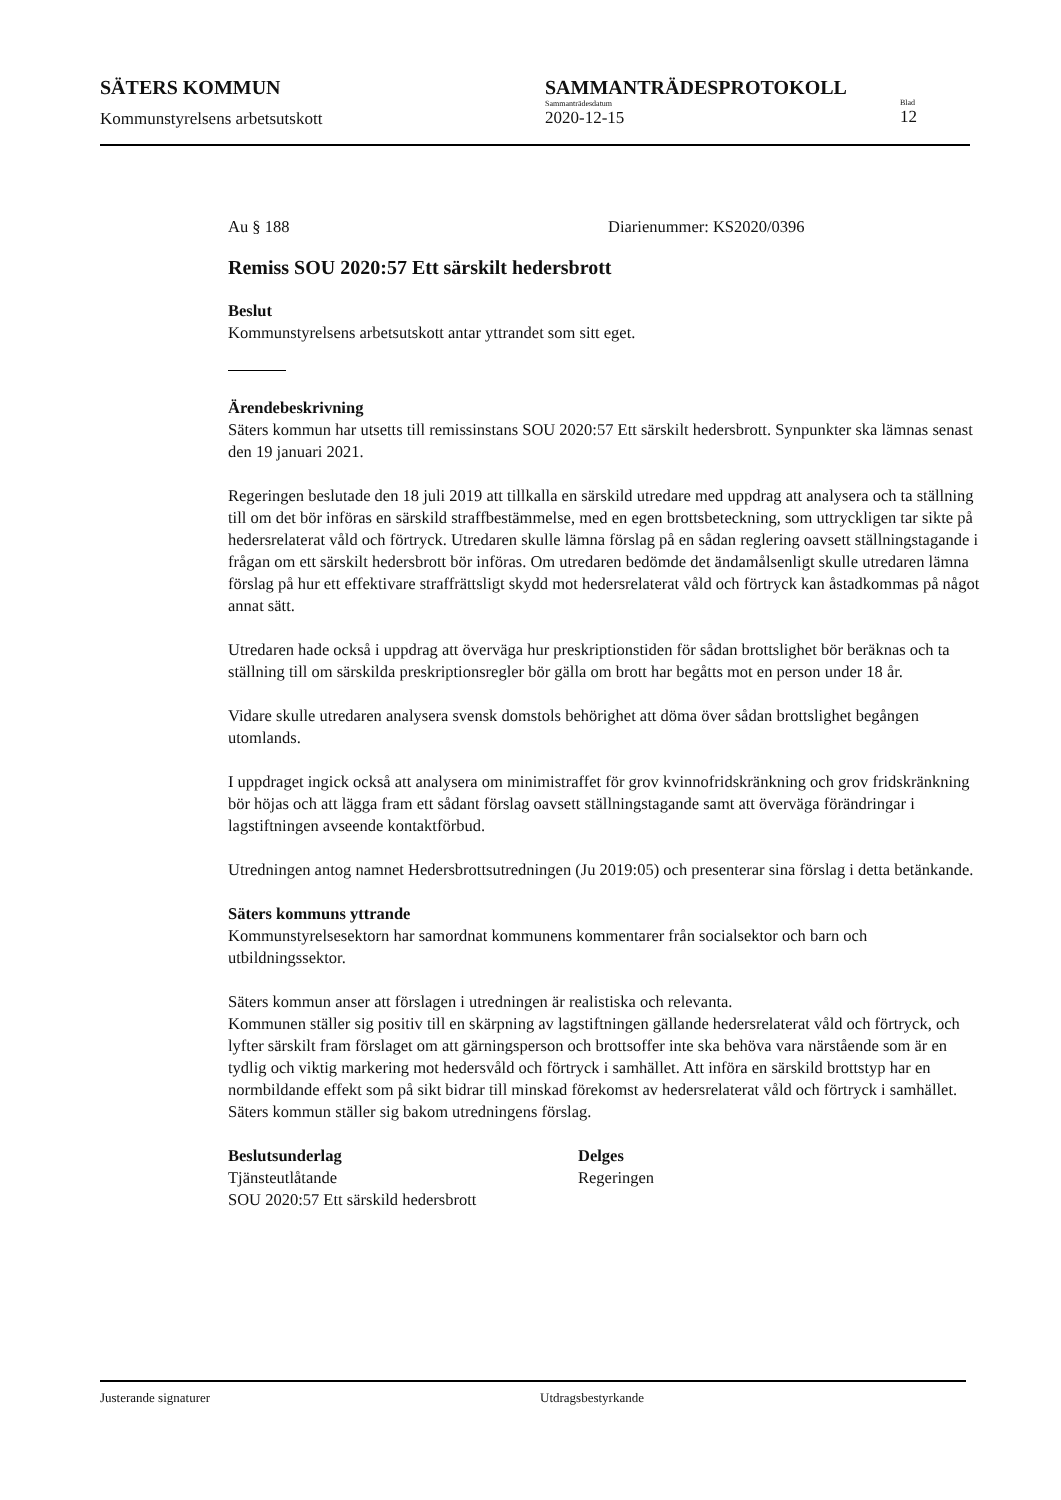SÄTERS KOMMUN
Kommunstyrelsens arbetsutskott
SAMMANTRÄDESPROTOKOLL
Sammanträdesdatum
2020-12-15
Blad
12
Au § 188 Diarienummer: KS2020/0396
Remiss SOU 2020:57 Ett särskilt hedersbrott
Beslut
Kommunstyrelsens arbetsutskott antar yttrandet som sitt eget.
Ärendebeskrivning
Säters kommun har utsetts till remissinstans SOU 2020:57 Ett särskilt hedersbrott. Synpunkter ska lämnas senast den 19 januari 2021.
Regeringen beslutade den 18 juli 2019 att tillkalla en särskild utredare med uppdrag att analysera och ta ställning till om det bör införas en särskild straffbestämmelse, med en egen brottsbeteckning, som uttryckligen tar sikte på hedersrelaterat våld och förtryck. Utredaren skulle lämna förslag på en sådan reglering oavsett ställningstagande i frågan om ett särskilt hedersbrott bör införas. Om utredaren bedömde det ändamålsenligt skulle utredaren lämna förslag på hur ett effektivare straffrättsligt skydd mot hedersrelaterat våld och förtryck kan åstadkommas på något annat sätt.
Utredaren hade också i uppdrag att överväga hur preskriptionstiden för sådan brottslighet bör beräknas och ta ställning till om särskilda preskriptionsregler bör gälla om brott har begåtts mot en person under 18 år.
Vidare skulle utredaren analysera svensk domstols behörighet att döma över sådan brottslighet begången utomlands.
I uppdraget ingick också att analysera om minimistraffet för grov kvinnofridskränkning och grov fridskränkning bör höjas och att lägga fram ett sådant förslag oavsett ställningstagande samt att överväga förändringar i lagstiftningen avseende kontaktförbud.
Utredningen antog namnet Hedersbrottsutredningen (Ju 2019:05) och presenterar sina förslag i detta betänkande.
Säters kommuns yttrande
Kommunstyrelsesektorn har samordnat kommunens kommentarer från socialsektor och barn och utbildningssektor.
Säters kommun anser att förslagen i utredningen är realistiska och relevanta.
Kommunen ställer sig positiv till en skärpning av lagstiftningen gällande hedersrelaterat våld och förtryck, och lyfter särskilt fram förslaget om att gärningsperson och brottsoffer inte ska behöva vara närstående som är en tydlig och viktig markering mot hedersvåld och förtryck i samhället. Att införa en särskild brottstyp har en normbildande effekt som på sikt bidrar till minskad förekomst av hedersrelaterat våld och förtryck i samhället.
Säters kommun ställer sig bakom utredningens förslag.
Beslutsunderlag
Tjänsteutlåtande
SOU 2020:57 Ett särskild hedersbrott
Delges
Regeringen
Justerande signaturer Utdragsbestyrkande